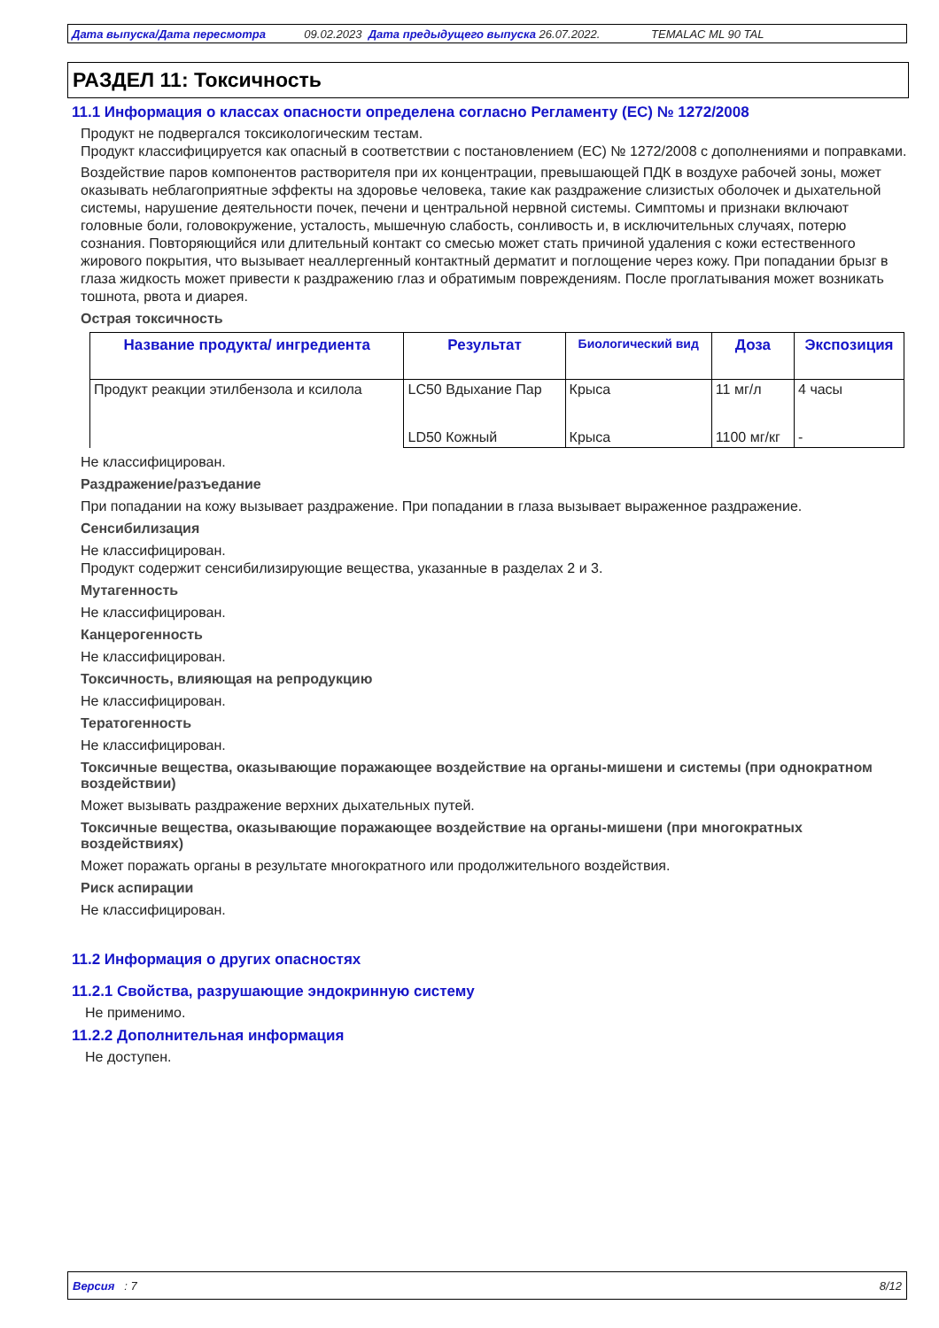Дата выпуска/Дата пересмотра 09.02.2023 Дата предыдущего выпуска 26.07.2022. TEMALAC ML 90 TAL
РАЗДЕЛ 11: Токсичность
11.1 Информация о классах опасности определена согласно Регламенту (ЕС) № 1272/2008
Продукт не подвергался токсикологическим тестам.
Продукт классифицируется как опасный в соответствии с постановлением (EC) № 1272/2008 с дополнениями и поправками.
Воздействие паров компонентов растворителя при их концентрации, превышающей ПДК в воздухе рабочей зоны, может оказывать неблагоприятные эффекты на здоровье человека, такие как раздражение слизистых оболочек и дыхательной системы, нарушение деятельности почек, печени и центральной нервной системы. Симптомы и признаки включают головные боли, головокружение, усталость, мышечную слабость, сонливость и, в исключительных случаях, потерю сознания. Повторяющийся или длительный контакт со смесью может стать причиной удаления с кожи естественного жирового покрытия, что вызывает неаллергенный контактный дерматит и поглощение через кожу. При попадании брызг в глаза жидкость может привести к раздражению глаз и обратимым повреждениям. После проглатывания может возникать тошнота, рвота и диарея.
Острая токсичность
| Название продукта/ ингредиента | Результат | Биологический вид | Доза | Экспозиция |
| --- | --- | --- | --- | --- |
| Продукт реакции этилбензола и ксилола | LC50 Вдыхание Пар | Крыса | 11 мг/л | 4 часы |
| | LD50 Кожный | Крыса | 1100 мг/кг | - |
Не классифицирован.
Раздражение/разъедание
При попадании на кожу вызывает раздражение. При попадании в глаза вызывает выраженное раздражение.
Сенсибилизация
Не классифицирован.
Продукт содержит сенсибилизирующие вещества, указанные в разделах 2 и 3.
Мутагенность
Не классифицирован.
Канцерогенность
Не классифицирован.
Токсичность, влияющая на репродукцию
Не классифицирован.
Тератогенность
Не классифицирован.
Токсичные вещества, оказывающие поражающее воздействие на органы-мишени и системы (при однократном воздействии)
Может вызывать раздражение верхних дыхательных путей.
Токсичные вещества, оказывающие поражающее воздействие на органы-мишени (при многократных воздействиях)
Может поражать органы в результате многократного или продолжительного воздействия.
Риск аспирации
Не классифицирован.
11.2 Информация о других опасностях
11.2.1 Свойства, разрушающие эндокринную систему
Не применимо.
11.2.2 Дополнительная информация
Не доступен.
Версия : 7 8/12